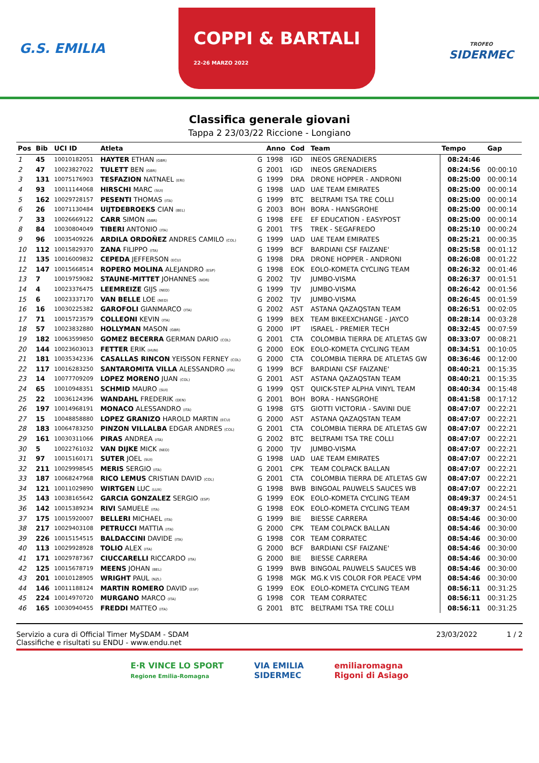G.S. EMILIA
COPPI & BARTALI
22-26 MARZO 2022
TROFEO
SIDERMEC
Classifica generale giovani
Tappa 2 23/03/22 Riccione - Longiano
| Pos | Bib | UCI ID | Atleta | | Anno | Cod | Team | Tempo | Gap |
| --- | --- | --- | --- | --- | --- | --- | --- | --- | --- |
| 1 | 45 | 10010182051 | HAYTER ETHAN (GBR) | G | 1998 | IGD | INEOS GRENADIERS | 08:24:46 | |
| 2 | 47 | 10023827022 | TULETT BEN (GBR) | G | 2001 | IGD | INEOS GRENADIERS | 08:24:56 | 00:00:10 |
| 3 | 131 | 10075176903 | TESFAZION NATNAEL (ERI) | G | 1999 | DRA | DRONE HOPPER - ANDRONI | 08:25:00 | 00:00:14 |
| 4 | 93 | 10011144068 | HIRSCHI MARC (SUI) | G | 1998 | UAD | UAE TEAM EMIRATES | 08:25:00 | 00:00:14 |
| 5 | 162 | 10029728157 | PESENTI THOMAS (ITA) | G | 1999 | BTC | BELTRAMI TSA TRE COLLI | 08:25:00 | 00:00:14 |
| 6 | 26 | 10071130484 | UIJTDEBROEKS CIAN (BEL) | G | 2003 | BOH | BORA - HANSGROHE | 08:25:00 | 00:00:14 |
| 7 | 33 | 10026669122 | CARR SIMON (GBR) | G | 1998 | EFE | EF EDUCATION - EASYPOST | 08:25:00 | 00:00:14 |
| 8 | 84 | 10030804049 | TIBERI ANTONIO (ITA) | G | 2001 | TFS | TREK - SEGAFREDO | 08:25:10 | 00:00:24 |
| 9 | 96 | 10035409226 | ARDILA ORDOÑEZ ANDRES CAMILO (COL) | G | 1999 | UAD | UAE TEAM EMIRATES | 08:25:21 | 00:00:35 |
| 10 | 112 | 10015829370 | ZANA FILIPPO (ITA) | G | 1999 | BCF | BARDIANI CSF FAIZANE' | 08:25:58 | 00:01:12 |
| 11 | 135 | 10016009832 | CEPEDA JEFFERSON (ECU) | G | 1998 | DRA | DRONE HOPPER - ANDRONI | 08:26:08 | 00:01:22 |
| 12 | 147 | 10015668514 | ROPERO MOLINA ALEJANDRO (ESP) | G | 1998 | EOK | EOLO-KOMETA CYCLING TEAM | 08:26:32 | 00:01:46 |
| 13 | 7 | 10019759082 | STAUNE-MITTET JOHANNES (NOR) | G | 2002 | TJV | JUMBO-VISMA | 08:26:37 | 00:01:51 |
| 14 | 4 | 10023376475 | LEEMREIZE GIJS (NED) | G | 1999 | TJV | JUMBO-VISMA | 08:26:42 | 00:01:56 |
| 15 | 6 | 10023337170 | VAN BELLE LOE (NED) | G | 2002 | TJV | JUMBO-VISMA | 08:26:45 | 00:01:59 |
| 16 | 16 | 10030225382 | GAROFOLI GIANMARCO (ITA) | G | 2002 | AST | ASTANA QAZAQSTAN TEAM | 08:26:51 | 00:02:05 |
| 17 | 71 | 10015723579 | COLLEONI KEVIN (ITA) | G | 1999 | BEX | TEAM BIKEEXCHANGE - JAYCO | 08:28:14 | 00:03:28 |
| 18 | 57 | 10023832880 | HOLLYMAN MASON (GBR) | G | 2000 | IPT | ISRAEL - PREMIER TECH | 08:32:45 | 00:07:59 |
| 19 | 182 | 10063599850 | GOMEZ BECERRA GERMAN DARIO (COL) | G | 2001 | CTA | COLOMBIA TIERRA DE ATLETAS GW | 08:33:07 | 00:08:21 |
| 20 | 144 | 10023603013 | FETTER ERIK (HUN) | G | 2000 | EOK | EOLO-KOMETA CYCLING TEAM | 08:34:51 | 00:10:05 |
| 21 | 181 | 10035342336 | CASALLAS RINCON YEISSON FERNEY (COL) | G | 2000 | CTA | COLOMBIA TIERRA DE ATLETAS GW | 08:36:46 | 00:12:00 |
| 22 | 117 | 10016283250 | SANTAROMITA VILLA ALESSANDRO (ITA) | G | 1999 | BCF | BARDIANI CSF FAIZANE' | 08:40:21 | 00:15:35 |
| 23 | 14 | 10077709209 | LOPEZ MORENO JUAN (COL) | G | 2001 | AST | ASTANA QAZAQSTAN TEAM | 08:40:21 | 00:15:35 |
| 24 | 65 | 10010948351 | SCHMID MAURO (SUI) | G | 1999 | QST | QUICK-STEP ALPHA VINYL TEAM | 08:40:34 | 00:15:48 |
| 25 | 22 | 10036124396 | WANDAHL FREDERIK (DEN) | G | 2001 | BOH | BORA - HANSGROHE | 08:41:58 | 00:17:12 |
| 26 | 197 | 10014968191 | MONACO ALESSANDRO (ITA) | G | 1998 | GTS | GIOTTI VICTORIA - SAVINI DUE | 08:47:07 | 00:22:21 |
| 27 | 15 | 10048858880 | LOPEZ GRANIZO HAROLD MARTIN (ECU) | G | 2000 | AST | ASTANA QAZAQSTAN TEAM | 08:47:07 | 00:22:21 |
| 28 | 183 | 10064783250 | PINZON VILLALBA EDGAR ANDRES (COL) | G | 2001 | CTA | COLOMBIA TIERRA DE ATLETAS GW | 08:47:07 | 00:22:21 |
| 29 | 161 | 10030311066 | PIRAS ANDREA (ITA) | G | 2002 | BTC | BELTRAMI TSA TRE COLLI | 08:47:07 | 00:22:21 |
| 30 | 5 | 10022761032 | VAN DIJKE MICK (NED) | G | 2000 | TJV | JUMBO-VISMA | 08:47:07 | 00:22:21 |
| 31 | 97 | 10015160171 | SUTER JOEL (SUI) | G | 1998 | UAD | UAE TEAM EMIRATES | 08:47:07 | 00:22:21 |
| 32 | 211 | 10029998545 | MERIS SERGIO (ITA) | G | 2001 | CPK | TEAM COLPACK BALLAN | 08:47:07 | 00:22:21 |
| 33 | 187 | 10068247968 | RICO LEMUS CRISTIAN DAVID (COL) | G | 2001 | CTA | COLOMBIA TIERRA DE ATLETAS GW | 08:47:07 | 00:22:21 |
| 34 | 121 | 10011029890 | WIRTGEN LUC (LUX) | G | 1998 | BWB | BINGOAL PAUWELS SAUCES WB | 08:47:07 | 00:22:21 |
| 35 | 143 | 10038165642 | GARCIA GONZALEZ SERGIO (ESP) | G | 1999 | EOK | EOLO-KOMETA CYCLING TEAM | 08:49:37 | 00:24:51 |
| 36 | 142 | 10015389234 | RIVI SAMUELE (ITA) | G | 1998 | EOK | EOLO-KOMETA CYCLING TEAM | 08:49:37 | 00:24:51 |
| 37 | 175 | 10015920007 | BELLERI MICHAEL (ITA) | G | 1999 | BIE | BIESSE CARRERA | 08:54:46 | 00:30:00 |
| 38 | 217 | 10029403108 | PETRUCCI MATTIA (ITA) | G | 2000 | CPK | TEAM COLPACK BALLAN | 08:54:46 | 00:30:00 |
| 39 | 226 | 10015154515 | BALDACCINI DAVIDE (ITA) | G | 1998 | COR | TEAM CORRATEC | 08:54:46 | 00:30:00 |
| 40 | 113 | 10029928928 | TOLIO ALEX (ITA) | G | 2000 | BCF | BARDIANI CSF FAIZANE' | 08:54:46 | 00:30:00 |
| 41 | 171 | 10029787367 | CIUCCARELLI RICCARDO (ITA) | G | 2000 | BIE | BIESSE CARRERA | 08:54:46 | 00:30:00 |
| 42 | 125 | 10015678719 | MEENS JOHAN (BEL) | G | 1999 | BWB | BINGOAL PAUWELS SAUCES WB | 08:54:46 | 00:30:00 |
| 43 | 201 | 10010128905 | WRIGHT PAUL (NZL) | G | 1998 | MGK | MG.K VIS COLOR FOR PEACE VPM | 08:54:46 | 00:30:00 |
| 44 | 146 | 10011188124 | MARTIN ROMERO DAVID (ESP) | G | 1999 | EOK | EOLO-KOMETA CYCLING TEAM | 08:56:11 | 00:31:25 |
| 45 | 224 | 10014970720 | MURGANO MARCO (ITA) | G | 1998 | COR | TEAM CORRATEC | 08:56:11 | 00:31:25 |
| 46 | 165 | 10030940455 | FREDDI MATTEO (ITA) | G | 2001 | BTC | BELTRAMI TSA TRE COLLI | 08:56:11 | 00:31:25 |
Servizio a cura di Official Timer MySDAM - SDAM
Classifiche e risultati su ENDU - www.endu.net
23/03/2022 1 / 2
E·R VINCE LO SPORT
Regione Emilia-Romagna
VIA EMILIA
SIDERMEC
emiliaromagna
Rigoni di Asiago